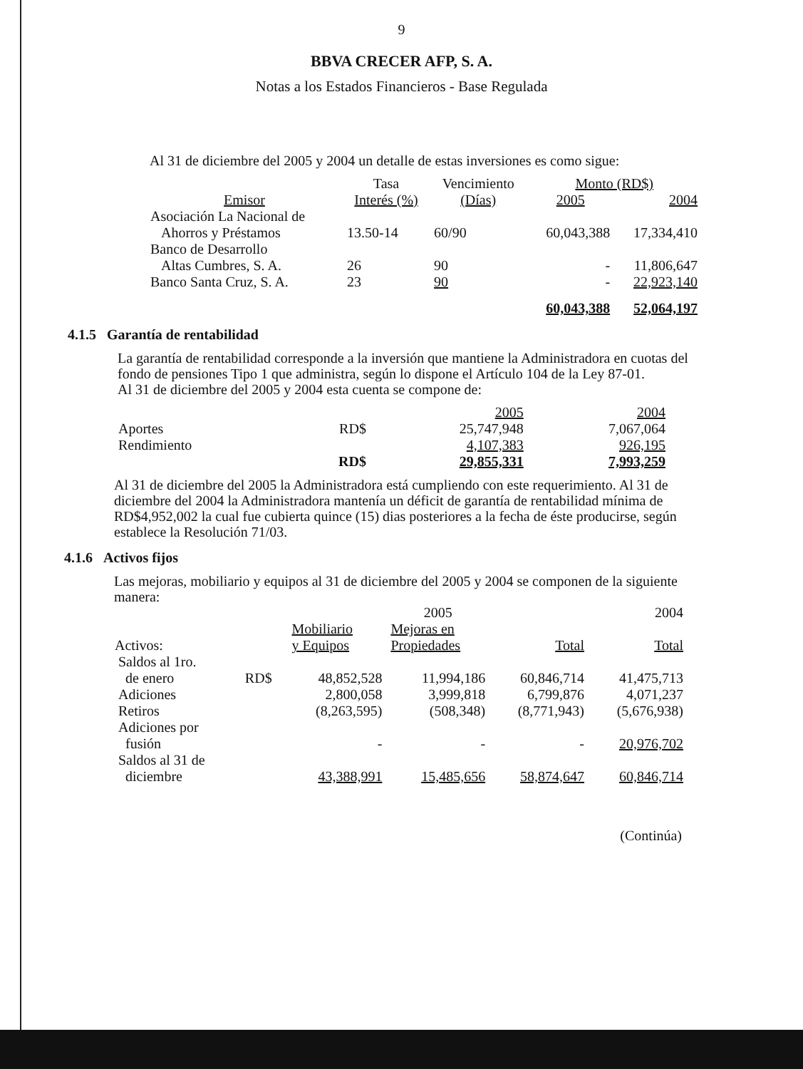9
BBVA CRECER AFP, S. A.
Notas a los Estados Financieros - Base Regulada
Al 31 de diciembre del 2005 y 2004 un detalle de estas inversiones es como sigue:
| | Tasa | Vencimiento | Monto (RD$) | |
| --- | --- | --- | --- | --- |
| Emisor | Interés (%) | (Días) | 2005 | 2004 |
| Asociación La Nacional de Ahorros y Préstamos | 13.50-14 | 60/90 | 60,043,388 | 17,334,410 |
| Banco de Desarrollo Altas Cumbres, S. A. | 26 | 90 | - | 11,806,647 |
| Banco Santa Cruz, S. A. | 23 | 90 | - | 22,923,140 |
| | | | 60,043,388 | 52,064,197 |
4.1.5 Garantía de rentabilidad
La garantía de rentabilidad corresponde a la inversión que mantiene la Administradora en cuotas del fondo de pensiones Tipo 1 que administra, según lo dispone el Artículo 104 de la Ley 87-01.
Al 31 de diciembre del 2005 y 2004 esta cuenta se compone de:
| | | 2005 | 2004 |
| Aportes | RD$ | 25,747,948 | 7,067,064 |
| Rendimiento | | 4,107,383 | 926,195 |
| | RD$ | 29,855,331 | 7,993,259 |
Al 31 de diciembre del 2005 la Administradora está cumpliendo con este requerimiento. Al 31 de diciembre del 2004 la Administradora mantenía un déficit de garantía de rentabilidad mínima de RD$4,952,002 la cual fue cubierta quince (15) dias posteriores a la fecha de éste producirse, según establece la Resolución 71/03.
4.1.6 Activos fijos
Las mejoras, mobiliario y equipos al 31 de diciembre del 2005 y 2004 se componen de la siguiente manera:
| | | 2005 | | | 2004 |
| Activos: | | Mobiliario y Equipos | Mejoras en Propiedades | Total | Total |
| Saldos al 1ro. de enero | RD$ | 48,852,528 | 11,994,186 | 60,846,714 | 41,475,713 |
| Adiciones | | 2,800,058 | 3,999,818 | 6,799,876 | 4,071,237 |
| Retiros | | (8,263,595) | (508,348) | (8,771,943) | (5,676,938) |
| Adiciones por fusión | | - | - | - | 20,976,702 |
| Saldos al 31 de diciembre | | 43,388,991 | 15,485,656 | 58,874,647 | 60,846,714 |
(Continúa)